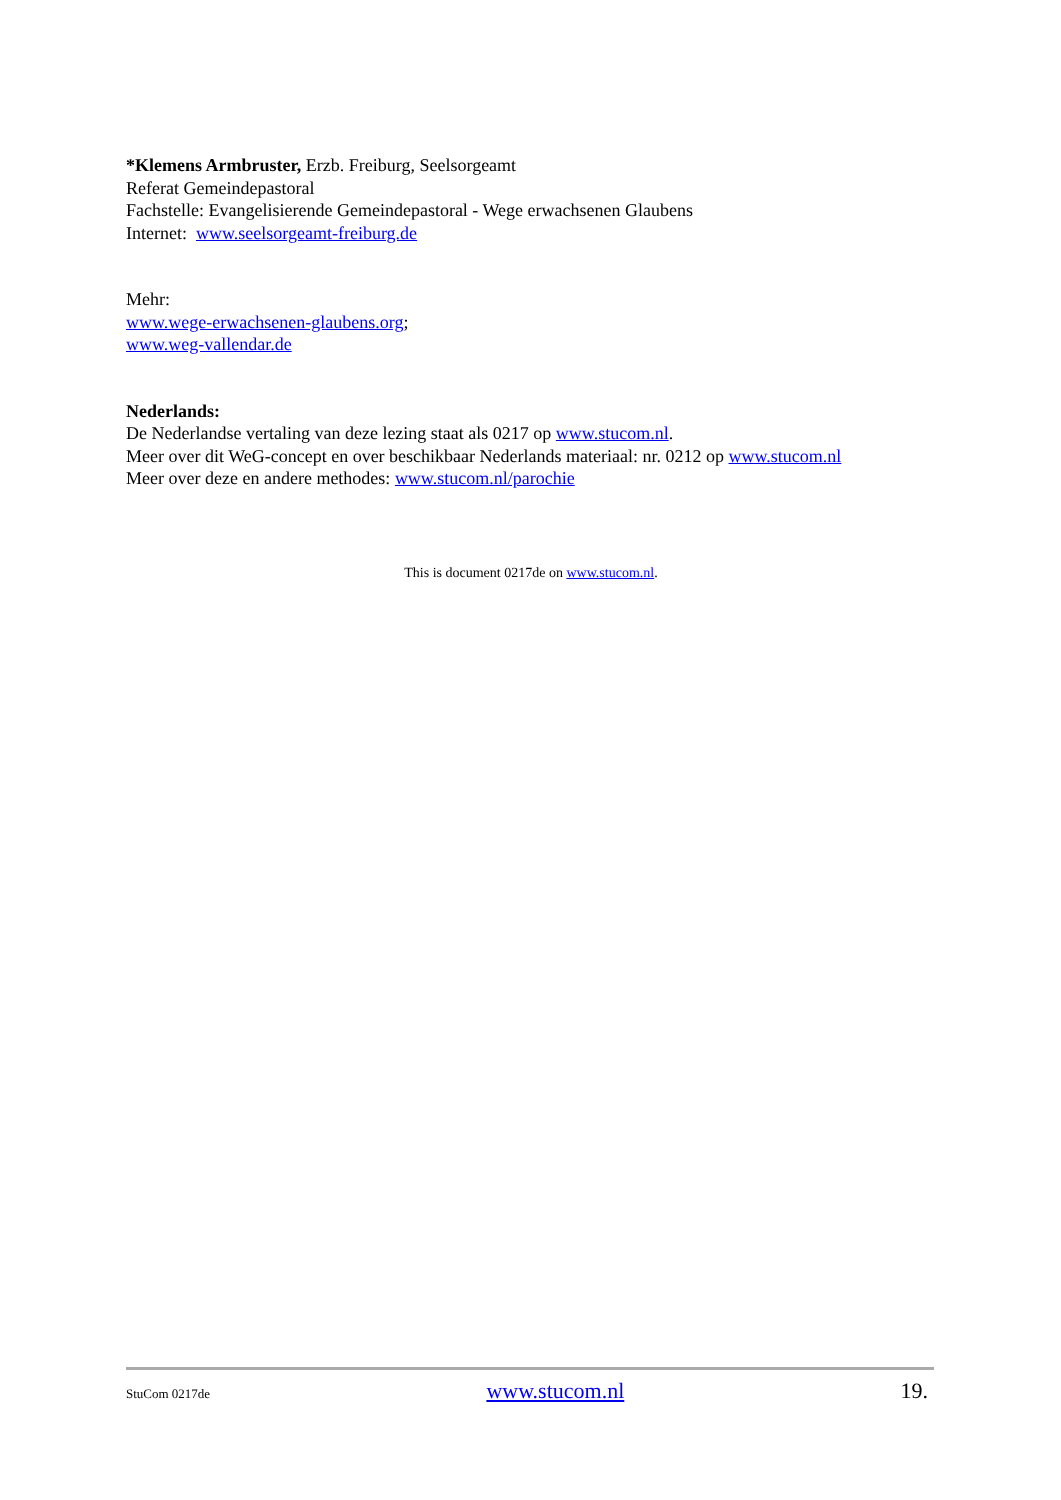*Klemens Armbruster, Erzb. Freiburg, Seelsorgeamt
Referat Gemeindepastoral
Fachstelle: Evangelisierende Gemeindepastoral - Wege erwachsenen Glaubens
Internet: www.seelsorgeamt-freiburg.de
Mehr:
www.wege-erwachsenen-glaubens.org;
www.weg-vallendar.de
Nederlands:
De Nederlandse vertaling van deze lezing staat als 0217 op www.stucom.nl.
Meer over dit WeG-concept en over beschikbaar Nederlands materiaal: nr. 0212 op www.stucom.nl
Meer over deze en andere methodes: www.stucom.nl/parochie
This is document 0217de on www.stucom.nl.
StuCom 0217de www.stucom.nl 19.